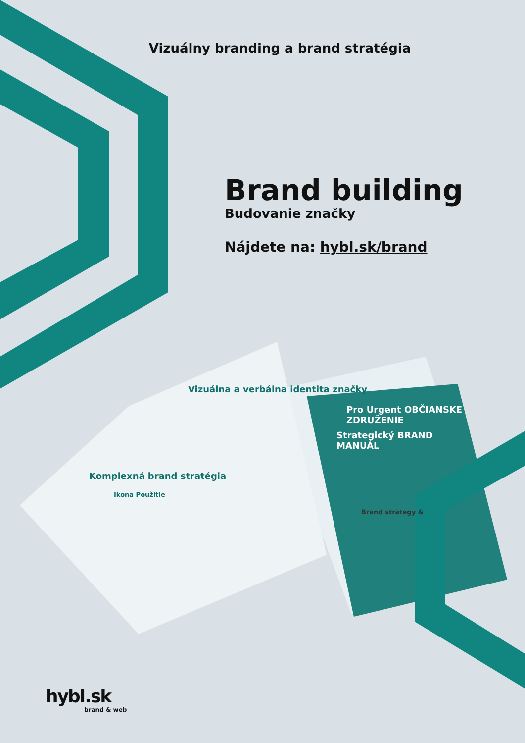Vizuálny branding a brand stratégia
Brand building
Budovanie značky
Nájdete na: hybl.sk/brand
Vizuálna a verbálna identita značky
Pro Urgent OBČIANSKE ZDRUŽENIE
Strategický BRAND MANUÁL
Komplexná brand stratégia
Ikona Použitie
Brand strategy &
hybl.sk
brand & web